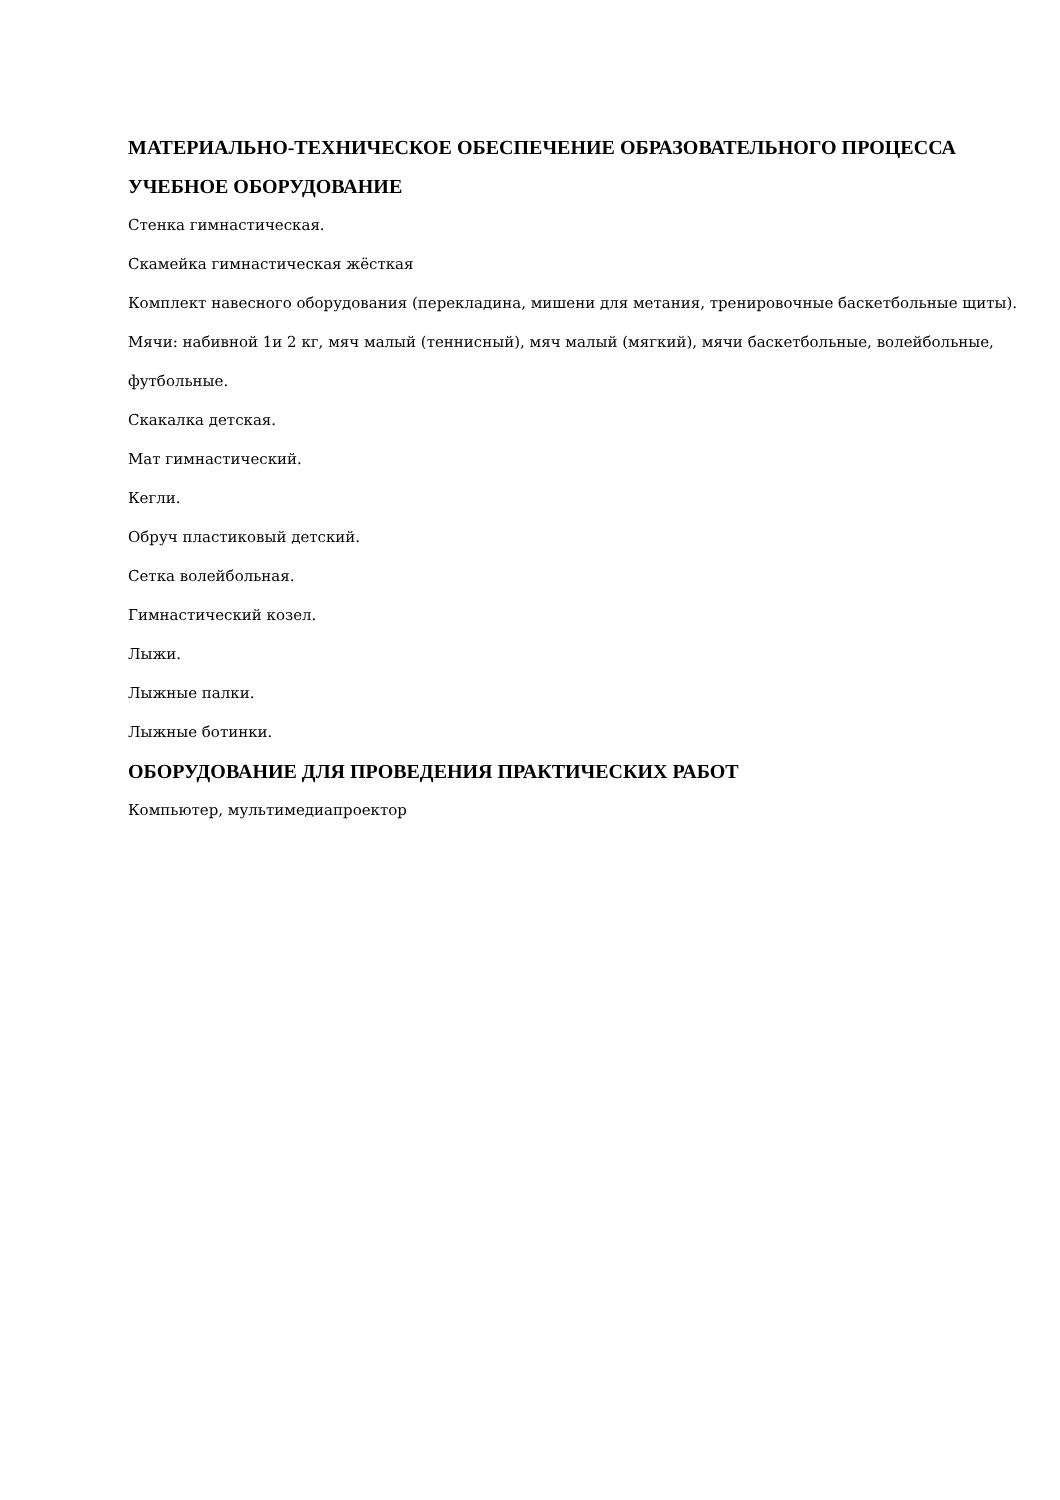МАТЕРИАЛЬНО-ТЕХНИЧЕСКОЕ ОБЕСПЕЧЕНИЕ ОБРАЗОВАТЕЛЬНОГО ПРОЦЕССА
УЧЕБНОЕ ОБОРУДОВАНИЕ
Стенка гимнастическая.
Скамейка гимнастическая жёсткая
Комплект навесного оборудования (перекладина, мишени для метания, тренировочные баскетбольные щиты).
Мячи: набивной 1и 2 кг, мяч малый (теннисный), мяч малый (мягкий), мячи баскетбольные, волейбольные, футбольные.
Скакалка детская.
Мат гимнастический.
Кегли.
Обруч пластиковый детский.
Сетка волейбольная.
Гимнастический козел.
Лыжи.
Лыжные палки.
Лыжные ботинки.
ОБОРУДОВАНИЕ ДЛЯ ПРОВЕДЕНИЯ ПРАКТИЧЕСКИХ РАБОТ
Компьютер, мультимедиапроектор